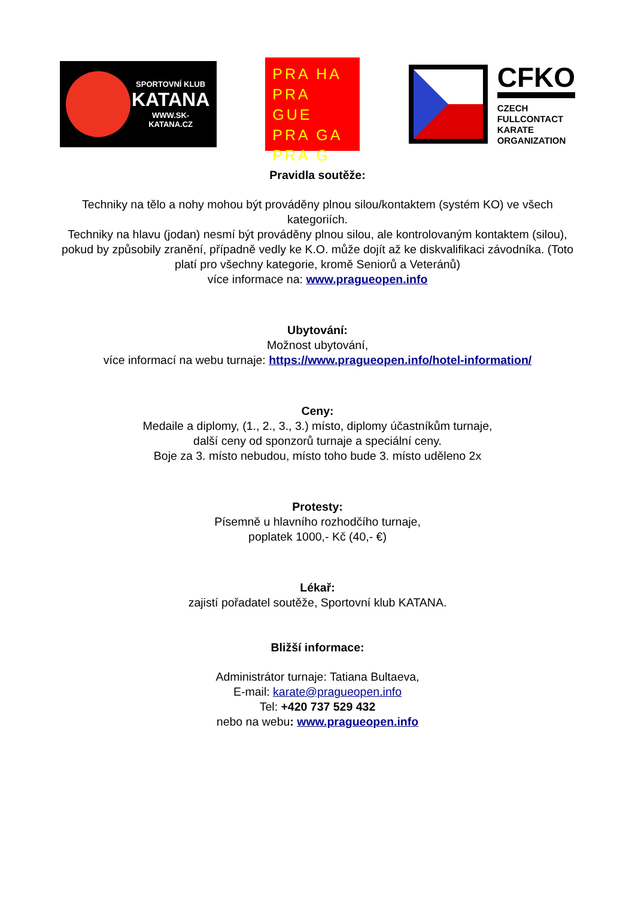SPORTOVNÍ KLUB
KATANA
WWW.SK-KATANA.CZ
PRA HA
PRA GUE
PRA GA
PRA G
CFKO
CZECH
FULLCONTACT
KARATE
ORGANIZATION
Pravidla soutěže:
Techniky na tělo a nohy mohou být prováděny plnou silou/kontaktem (systém KO) ve všech kategoriích.
Techniky na hlavu (jodan) nesmí být prováděny plnou silou, ale kontrolovaným kontaktem (silou), pokud by způsobily zranění, případně vedly ke K.O. může dojít až ke diskvalifikaci závodníka. (Toto platí pro všechny kategorie, kromě Seniorů a Veteránů)
více informace na: www.pragueopen.info
Ubytování:
Možnost ubytování,
více informací na webu turnaje: https://www.pragueopen.info/hotel-information/
Ceny:
Medaile a diplomy, (1., 2., 3., 3.) místo, diplomy účastníkům turnaje,
další ceny od sponzorů turnaje a speciální ceny.
Boje za 3. místo nebudou, místo toho bude 3. místo uděleno 2x
Protesty:
Písemně u hlavního rozhodčího turnaje,
poplatek 1000,- Kč (40,- €)
Lékař:
zajistí pořadatel soutěže, Sportovní klub KATANA.
Bližší informace:
Administrátor turnaje: Tatiana Bultaeva,
E-mail: karate@pragueopen.info
Tel: +420 737 529 432
nebo na webu: www.pragueopen.info